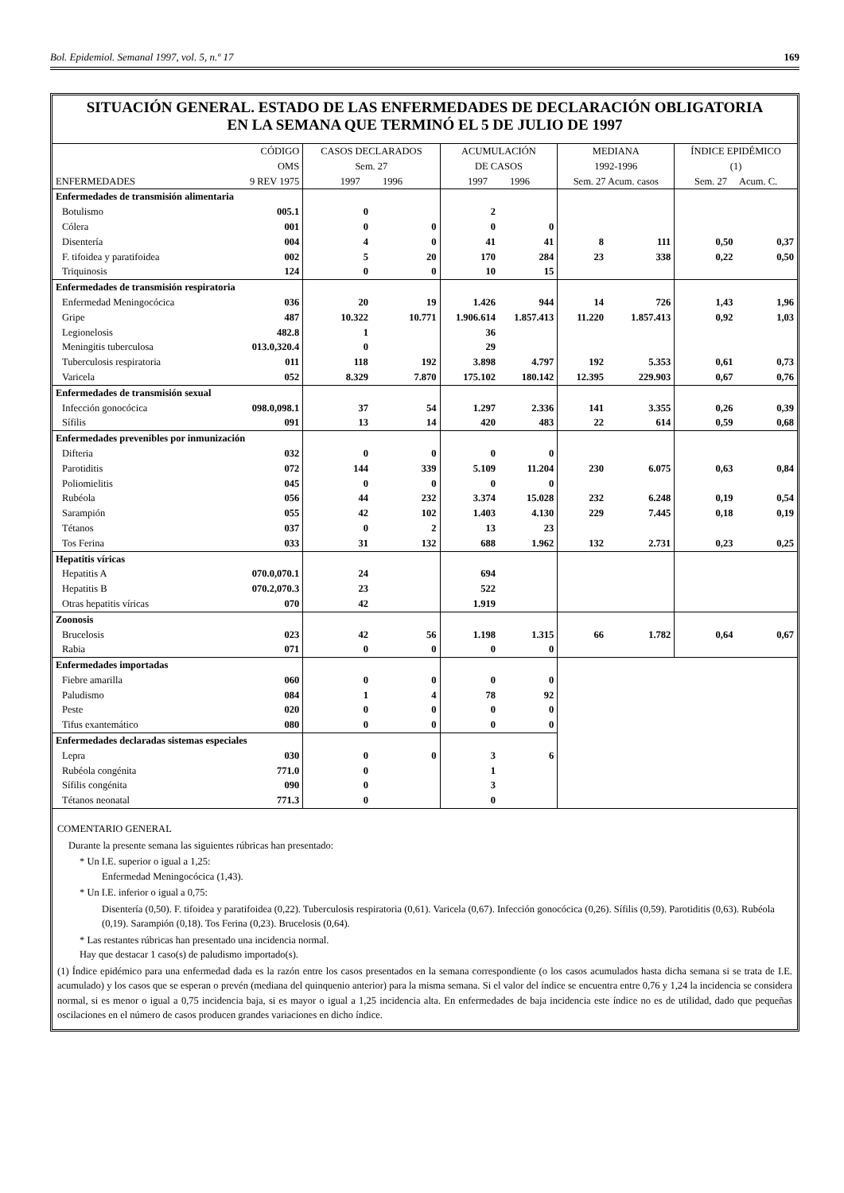Bol. Epidemiol. Semanal 1997, vol. 5, n.º 17 169
SITUACIÓN GENERAL. ESTADO DE LAS ENFERMEDADES DE DECLARACIÓN OBLIGATORIA
EN LA SEMANA QUE TERMINÓ EL 5 DE JULIO DE 1997
| ENFERMEDADES | CÓDIGO OMS 9 REV 1975 | CASOS DECLARADOS Sem. 27 1997 1996 | | ACUMULACIÓN DE CASOS 1997 1996 | | MEDIANA 1992-1996 Sem. 27 Acum. casos | | ÍNDICE EPIDÉMICO (1) Sem. 27 Acum. C. | |
| --- | --- | --- | --- | --- | --- | --- | --- | --- | --- |
| Enfermedades de transmisión alimentaria | | | | | | | | | |
| Botulismo | 005.1 | 0 | | 2 | | | | | |
| Cólera | 001 | 0 | 0 | 0 | 0 | | | | |
| Disentería | 004 | 4 | 0 | 41 | 41 | 8 | 111 | 0,50 | 0,37 |
| F. tifoidea y paratifoidea | 002 | 5 | 20 | 170 | 284 | 23 | 338 | 0,22 | 0,50 |
| Triquinosis | 124 | 0 | 0 | 10 | 15 | | | | |
| Enfermedades de transmisión respiratoria | | | | | | | | | |
| Enfermedad Meningocócica | 036 | 20 | 19 | 1.426 | 944 | 14 | 726 | 1,43 | 1,96 |
| Gripe | 487 | 10.322 | 10.771 | 1.906.614 | 1.857.413 | 11.220 | 1.857.413 | 0,92 | 1,03 |
| Legionelosis | 482.8 | 1 | | 36 | | | | | |
| Meningitis tuberculosa | 013.0,320.4 | 0 | | 29 | | | | | |
| Tuberculosis respiratoria | 011 | 118 | 192 | 3.898 | 4.797 | 192 | 5.353 | 0,61 | 0,73 |
| Varicela | 052 | 8.329 | 7.870 | 175.102 | 180.142 | 12.395 | 229.903 | 0,67 | 0,76 |
| Enfermedades de transmisión sexual | | | | | | | | | |
| Infección gonocócica | 098.0,098.1 | 37 | 54 | 1.297 | 2.336 | 141 | 3.355 | 0,26 | 0,39 |
| Sífilis | 091 | 13 | 14 | 420 | 483 | 22 | 614 | 0,59 | 0,68 |
| Enfermedades prevenibles por inmunización | | | | | | | | | |
| Difteria | 032 | 0 | 0 | 0 | 0 | | | | |
| Parotiditis | 072 | 144 | 339 | 5.109 | 11.204 | 230 | 6.075 | 0,63 | 0,84 |
| Poliomielitis | 045 | 0 | 0 | 0 | 0 | | | | |
| Rubéola | 056 | 44 | 232 | 3.374 | 15.028 | 232 | 6.248 | 0,19 | 0,54 |
| Sarampión | 055 | 42 | 102 | 1.403 | 4.130 | 229 | 7.445 | 0,18 | 0,19 |
| Tétanos | 037 | 0 | 2 | 13 | 23 | | | | |
| Tos Ferina | 033 | 31 | 132 | 688 | 1.962 | 132 | 2.731 | 0,23 | 0,25 |
| Hepatitis víricas | | | | | | | | | |
| Hepatitis A | 070.0,070.1 | 24 | | 694 | | | | | |
| Hepatitis B | 070.2,070.3 | 23 | | 522 | | | | | |
| Otras hepatitis víricas | 070 | 42 | | 1.919 | | | | | |
| Zoonosis | | | | | | | | | |
| Brucelosis | 023 | 42 | 56 | 1.198 | 1.315 | 66 | 1.782 | 0,64 | 0,67 |
| Rabia | 071 | 0 | 0 | 0 | 0 | | | | |
| Enfermedades importadas | | | | | | | | | |
| Fiebre amarilla | 060 | 0 | 0 | 0 | 0 | | | | |
| Paludismo | 084 | 1 | 4 | 78 | 92 | | | | |
| Peste | 020 | 0 | 0 | 0 | 0 | | | | |
| Tifus exantemático | 080 | 0 | 0 | 0 | 0 | | | | |
| Enfermedades declaradas sistemas especiales | | | | | | | | | |
| Lepra | 030 | 0 | 0 | 3 | 6 | | | | |
| Rubéola congénita | 771.0 | 0 | | 1 | | | | | |
| Sífilis congénita | 090 | 0 | | 3 | | | | | |
| Tétanos neonatal | 771.3 | 0 | | 0 | | | | | |
COMENTARIO GENERAL
Durante la presente semana las siguientes rúbricas han presentado:
* Un I.E. superior o igual a 1,25:
Enfermedad Meningocócica (1,43).
* Un I.E. inferior o igual a 0,75:
Disentería (0,50). F. tifoidea y paratifoidea (0,22). Tuberculosis respiratoria (0,61). Varicela (0,67). Infección gonocócica (0,26). Sífilis (0,59). Parotiditis (0,63). Rubéola (0,19). Sarampión (0,18). Tos Ferina (0,23). Brucelosis (0,64).
* Las restantes rúbricas han presentado una incidencia normal.
Hay que destacar 1 caso(s) de paludismo importado(s).
(1) Índice epidémico para una enfermedad dada es la razón entre los casos presentados en la semana correspondiente (o los casos acumulados hasta dicha semana si se trata de I.E. acumulado) y los casos que se esperan o prevén (mediana del quinquenio anterior) para la misma semana. Si el valor del índice se encuentra entre 0,76 y 1,24 la incidencia se considera normal, si es menor o igual a 0,75 incidencia baja, si es mayor o igual a 1,25 incidencia alta. En enfermedades de baja incidencia este índice no es de utilidad, dado que pequeñas oscilaciones en el número de casos producen grandes variaciones en dicho índice.